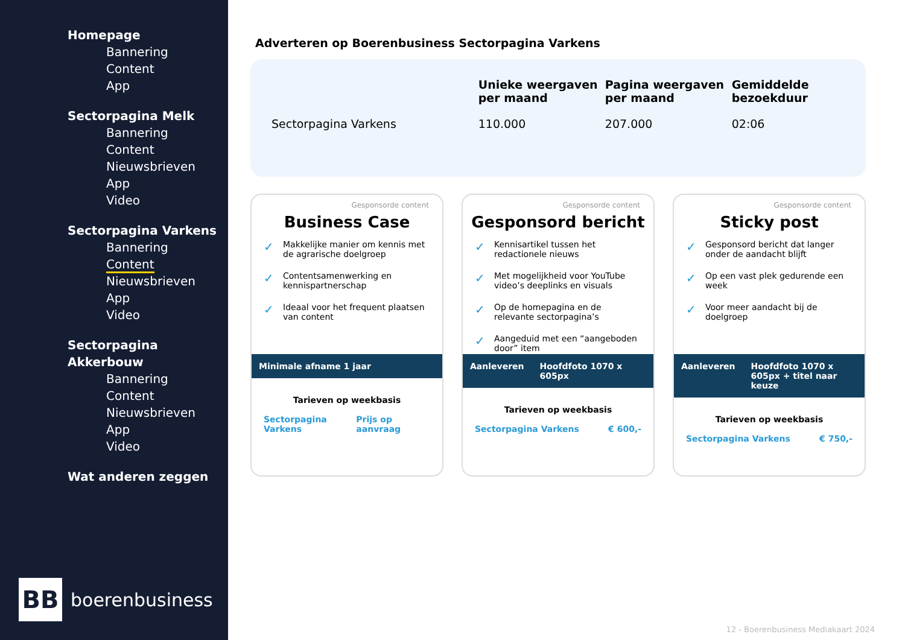Homepage
Bannering
Content
App
Sectorpagina Melk
Bannering
Content
Nieuwsbrieven
App
Video
Sectorpagina Varkens
Bannering
Content
Nieuwsbrieven
App
Video
Sectorpagina Akkerbouw
Bannering
Content
Nieuwsbrieven
App
Video
Wat anderen zeggen
BB
boerenbusiness
Adverteren op Boerenbusiness Sectorpagina Varkens
| | Unieke weergaven per maand | Pagina weergaven per maand | Gemiddelde bezoekduur |
| --- | --- | --- | --- |
| Sectorpagina Varkens | 110.000 | 207.000 | 02:06 |
Gesponsorde content
Business Case
✓ Makkelijke manier om kennis met de agrarische doelgroep
✓ Contentsamenwerking en kennispartnerschap
✓ Ideaal voor het frequent plaatsen van content
Minimale afname 1 jaar
Tarieven op weekbasis
Sectorpagina Varkens Prijs op aanvraag
Gesponsorde content
Gesponsord bericht
✓ Kennisartikel tussen het redactionele nieuws
✓ Met mogelijkheid voor YouTube video’s deeplinks en visuals
✓ Op de homepagina en de relevante sectorpagina’s
✓ Aangeduid met een “aangeboden door” item
Aanleveren Hoofdfoto 1070 x 605px
Tarieven op weekbasis
Sectorpagina Varkens € 600,-
Gesponsorde content
Sticky post
✓ Gesponsord bericht dat langer onder de aandacht blijft
✓ Op een vast plek gedurende een week
✓ Voor meer aandacht bij de doelgroep
Aanleveren Hoofdfoto 1070 x 605px + titel naar keuze
Tarieven op weekbasis
Sectorpagina Varkens € 750,-
12 - Boerenbusiness Mediakaart 2024